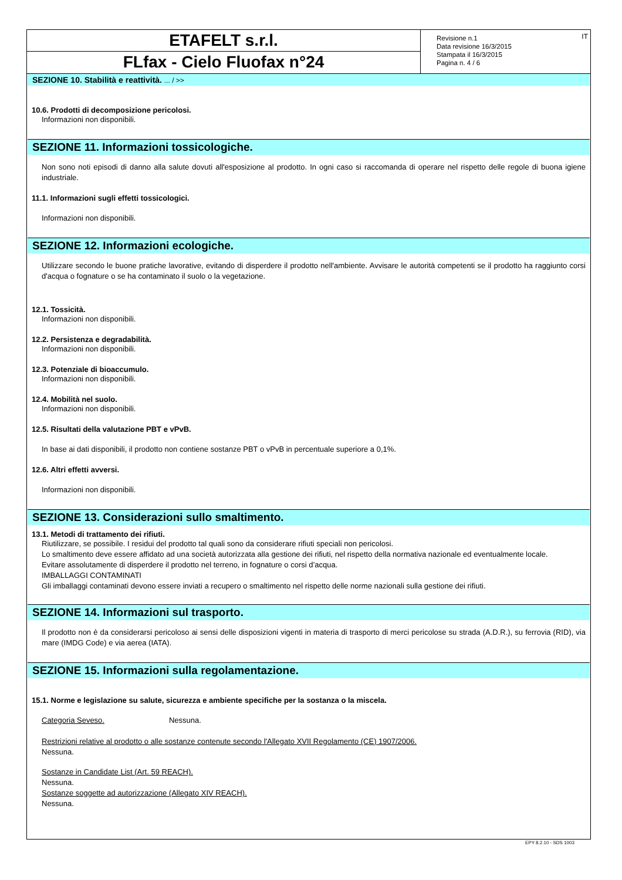ETAFELT s.r.l.
FLfax - Cielo Fluofax n°24
Revisione n.1
Data revisione 16/3/2015
Stampata il 16/3/2015
Pagina n. 4 / 6
IT
SEZIONE 10. Stabilità e reattività. ... / >>
10.6. Prodotti di decomposizione pericolosi.
Informazioni non disponibili.
SEZIONE 11. Informazioni tossicologiche.
Non sono noti episodi di danno alla salute dovuti all'esposizione al prodotto. In ogni caso si raccomanda di operare nel rispetto delle regole di buona igiene industriale.
11.1. Informazioni sugli effetti tossicologici.
Informazioni non disponibili.
SEZIONE 12. Informazioni ecologiche.
Utilizzare secondo le buone pratiche lavorative, evitando di disperdere il prodotto nell'ambiente. Avvisare le autorità competenti se il prodotto ha raggiunto corsi d'acqua o fognature o se ha contaminato il suolo o la vegetazione.
12.1. Tossicità.
Informazioni non disponibili.
12.2. Persistenza e degradabilità.
Informazioni non disponibili.
12.3. Potenziale di bioaccumulo.
Informazioni non disponibili.
12.4. Mobilità nel suolo.
Informazioni non disponibili.
12.5. Risultati della valutazione PBT e vPvB.
In base ai dati disponibili, il prodotto non contiene sostanze PBT o vPvB in percentuale superiore a 0,1%.
12.6. Altri effetti avversi.
Informazioni non disponibili.
SEZIONE 13. Considerazioni sullo smaltimento.
13.1. Metodi di trattamento dei rifiuti.
Riutilizzare, se possibile. I residui del prodotto tal quali sono da considerare rifiuti speciali non pericolosi.
Lo smaltimento deve essere affidato ad una società autorizzata alla gestione dei rifiuti, nel rispetto della normativa nazionale ed eventualmente locale.
Evitare assolutamente di disperdere il prodotto nel terreno, in fognature o corsi d’acqua.
IMBALLAGGI CONTAMINATI
Gli imballaggi contaminati devono essere inviati a recupero o smaltimento nel rispetto delle norme nazionali sulla gestione dei rifiuti.
SEZIONE 14. Informazioni sul trasporto.
Il prodotto non è da considerarsi pericoloso ai sensi delle disposizioni vigenti in materia di trasporto di merci pericolose su strada (A.D.R.), su ferrovia (RID), via mare (IMDG Code) e via aerea (IATA).
SEZIONE 15. Informazioni sulla regolamentazione.
15.1. Norme e legislazione su salute, sicurezza e ambiente specifiche per la sostanza o la miscela.
Categoria Seveso. Nessuna.
Restrizioni relative al prodotto o alle sostanze contenute secondo l'Allegato XVII Regolamento (CE) 1907/2006.
Nessuna.
Sostanze in Candidate List (Art. 59 REACH).
Nessuna.
Sostanze soggette ad autorizzazione (Allegato XIV REACH).
Nessuna.
EPY 8.2.10 - SDS 1003